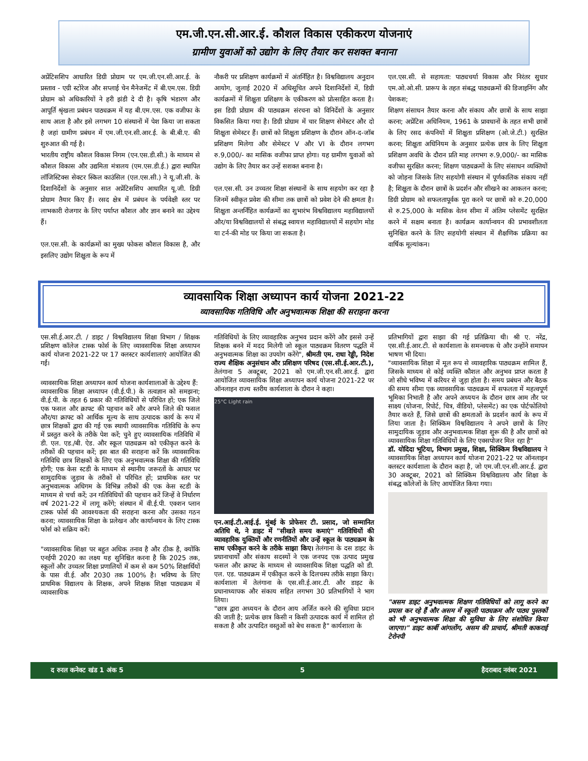एम.जी.एन.सी.आर.ई. कौशल विकास एकीकरण योजनाएं
ग्रामीण युवाओं को उद्योग के लिए तैयार कर सशक्त बनाना
अप्रेंटिसशिप आधारित डिग्री प्रोग्राम पर एम.जी.एन.सी.आर.ई. के प्रस्ताव - एग्री स्टोरेज और सप्लाई चेन मैनेजमेंट में बी.एम.एस. डिग्री प्रोग्राम को अधिकारियों ने हरी झंडी दे दी है। कृषि भंडारण और आपूर्ति श्रृंखला प्रबंधन पाठ्यक्रम में यह बी.एम.एस. एक वजीफा के साथ आता है और इसे लगभग 10 संस्थानों में पेश किया जा सकता है जहां ग्रामीण प्रबंधन में एम.जी.एन.सी.आर.ई. के बी.बी.ए. की शुरुआत की गई है।
भारतीय राष्ट्रीय कौशल विकास निगम (एन.एस.डी.सी.) के माध्यम से कौशल विकास और उद्यमिता मंत्रालय (एम.एस.डी.ई.) द्वारा स्थापित लॉजिस्टिक्स सेक्टर स्किल काउंसिल (एल.एस.सी.) ने यू.जी.सी. के दिशानिर्देशों के अनुसार सात अप्रेंटिसशिप आधारित यू.जी. डिग्री प्रोग्राम तैयार किए हैं। रसद क्षेत्र में प्रबंधन के पर्यवेक्षी स्तर पर लाभकारी रोजगार के लिए पर्याप्त कौशल और ज्ञान बनाने का उद्देश्य हैं।
एल.एस.सी. के कार्यक्रमों का मुख्य फोकस कौशल विकास है, और इसलिए उद्योग शिक्षुता के रूप में
नौकरी पर प्रशिक्षण कार्यक्रमों में अंतर्निहित है। विश्वविद्यालय अनुदान आयोग, जुलाई 2020 में अधिसूचित अपने दिशानिर्देशों में, डिग्री कार्यक्रमों में शिक्षुता प्रशिक्षण के एकीकरण को प्रोत्साहित करता है। इस डिग्री प्रोग्राम की पाठ्यक्रम संरचना को विनिर्देशों के अनुसार विकसित किया गया है। डिग्री प्रोग्राम में चार शिक्षण सेमेस्टर और दो शिक्षुता सेमेस्टर हैं। छात्रों को शिक्षुता प्रशिक्षण के दौरान ऑन-द-जॉब प्रशिक्षण मिलेगा और सेमेस्टर V और VI के दौरान लगभग रु.9,000/- का मासिक वजीफा प्राप्त होगा। यह ग्रामीण युवाओं को उद्योग के लिए तैयार कर उन्हें सशक्त बनाना है।
एल.एस.सी. उन उच्चतर शिक्षा संस्थानों के साथ सहयोग कर रहा है जिनमें स्वीकृत प्रवेश की सीमा तक छात्रों को प्रवेश देने की क्षमता है। शिक्षुता अन्तर्निहित कार्यक्रमों का शुभारंभ विश्वविद्यालय महाविद्यालयों और/या विश्वविद्यालयों से संबद्ध स्वायत्त महाविद्यालयों में सहयोग मोड या टर्न-की मोड पर किया जा सकता है।
एल.एस.सी. से सहायता: पाठ्यचर्या विकास और निरंतर सुधार एम.ओ.ओ.सी. प्रारूप के तहत संबद्ध पाठ्यक्रमों की डिजाइनिंग और पेशकश;
शिक्षण संसाधन तैयार करना और संकाय और छात्रों के साथ साझा करना; अप्रेंटिस अधिनियम, 1961 के प्रावधानों के तहत सभी छात्रों के लिए रसद कंपनियों में शिक्षुता प्रशिक्षण (ओ.जे.टी.) सुरक्षित करना; शिक्षुता अधिनियम के अनुसार प्रत्येक छात्र के लिए शिक्षुता प्रशिक्षण अवधि के दौरान प्रति माह लगभग रु.9,000/- का मासिक वजीफा सुरक्षित करना; शिक्षण पाठ्यक्रमों के लिए संसाधन व्यक्तियों को जोड़ना जिसके लिए सहयोगी संस्थान में पूर्णकालिक संकाय नहीं है; शिक्षुता के दौरान छात्रों के प्रदर्शन और सीखने का आकलन करना; डिग्री प्रोग्राम को सफलतापूर्वक पूरा करने पर छात्रों को रु.20,000 से रु.25,000 के मासिक वेतन सीमा में अंतिम प्लेसमेंट सुरक्षित करने में सक्षम बनाता है। कार्यक्रम कार्यान्वयन की प्रभावशीलता सुनिश्चित करने के लिए सहयोगी संस्थान में शैक्षणिक प्रक्रिया का वार्षिक मूल्यांकन।
व्यावसायिक शिक्षा अध्यापन कार्य योजना 2021-22
व्यावसायिक गतिविधि और अनुभवात्मक शिक्षा की सराहना करना
एस.सी.ई.आर.टी. / डाइट / विश्वविद्यालय शिक्षा विभाग / शिक्षक प्रशिक्षण कॉलेज टास्क फोर्स के लिए व्यावसायिक शिक्षा अध्यापन कार्य योजना 2021-22 पर 17 क्लस्टर कार्यशालाएं आयोजित की गईं।
व्यावसायिक शिक्षा अध्यापन कार्य योजना कार्यशालाओं के उद्देश्य हैं:
व्यावसायिक शिक्षा अध्यापन (वी.ई.पी.) के तत्वज्ञान को समझना; वी.ई.पी. के तहत 6 प्रकार की गतिविधियों से परिचित हों; एक जिले एक फसल और क्राफ्ट की पहचान करें और अपने जिले की फसल और/या क्राफ्ट को आर्थिक मूल्य के साथ उत्पादक कार्य के रूप में छात्र शिक्षकों द्वारा की गई एक स्थायी व्यावसायिक गतिविधि के रूप में प्रस्तुत करने के तरीके पेश करें; चुने हुए व्यावसायिक गतिविधि में डी. एल. एड./बी. ऐड. और स्कूल पाठ्यक्रम को एकीकृत करने के तरीकों की पहचान करें; इस बात की सराहना करें कि व्यावसायिक गतिविधि छात्र शिक्षकों के लिए एक अनुभवात्मक शिक्षा की गतिविधि होगी; एक केस स्टडी के माध्यम से स्थानीय जरूरतों के आधार पर सामुदायिक जुड़ाव के तरीकों से परिचित हों; प्राथमिक स्तर पर अनुभवात्मक अधिगम के विभिन्न तरीकों की एक केस स्टडी के माध्यम से चर्चा करें; उन गतिविधियों की पहचान करें जिन्हें वे निर्धारण वर्ष 2021-22 में लागू करेंगे; संस्थान में वी.ई.पी. एक्शन प्लान टास्क फोर्स की आवश्यकता की सराहना करना और उसका गठन करना; व्यावसायिक शिक्षा के प्रलेखन और कार्यान्वयन के लिए टास्क फोर्स को सक्रिय करें।
"व्यावसायिक शिक्षा पर बहुत अधिक तनाव है और ठीक है, क्योंकि एनईपी 2020 का लक्ष्य यह सुनिश्चित करना है कि 2025 तक, स्कूलों और उच्चतर शिक्षा प्रणालियों में कम से कम 50% शिक्षार्थियों के पास वी.ई. और 2030 तक 100% है। भविष्य के लिए प्राथमिक विद्यालय के शिक्षक, अपने शिक्षक शिक्षा पाठ्यक्रम में व्यावसायिक
गतिविधियों के लिए व्यावहारिक अनुभव प्रदान करेंगे और इससे उन्हें शिक्षक बनने में मदद मिलेगी जो स्कूल पाठ्यक्रम वितरण पद्धति में अनुभवात्मक शिक्षा का उपयोग करेंगे", श्रीमती एम. राधा रेड्डी, निदेश राज्य शैक्षिक अनुसंधान और प्रशिक्षण परिषद (एस.सी.ई.आर.टी.), तेलंगाना 5 अक्टूबर, 2021 को एम.जी.एन.सी.आर.ई. द्वारा आयोजित व्यावसायिक शिक्षा अध्यापन कार्य योजना 2021-22 पर ऑनलाइन राज्य स्तरीय कार्यशाला के दौरान ने कहा।
25°C Light rain
एन.आई.टी.आई.ई. मुंबई के प्रोफेसर टी. प्रसाद, जो सम्मानित अतिथि थे, ने डाइट में "सीखते समय कमाएं" गतिविधियों की व्यावहारिक युक्तियों और रणनीतियों और उन्हें स्कूल के पाठ्यक्रम के साथ एकीकृत करने के तरीके साझा किए। तेलंगाना के दस डाइट के प्रधानाचार्यों और संकाय सदस्यों ने एक जनपद एक उत्पाद प्रमुख फसल और क्राफ्ट के माध्यम से व्यावसायिक शिक्षा पद्धति को डी. एल. एड. पाठ्यक्रम में एकीकृत करने के दिलचस्प तरीके साझा किए। कार्यशाला में तेलंगाना के एस.सी.ई.आर.टी. और डाइट के प्रधानाध्यापक और संकाय सहित लगभग 30 प्रतिभागियों ने भाग लिया।
"छात्र द्वारा अध्ययन के दौरान आय अर्जित करने की सुविधा प्रदान की जाती है; प्रत्येक छात्र किसी न किसी उत्पादक कार्य में शामिल हो सकता है और उत्पादित वस्तुओं को बेच सकता है" कार्यशाला के
प्रतिभागियों द्वारा साझा की गई प्रतिक्रिया थी। श्री ए. नरेंद्र, एस.सी.ई.आर.टी. से कार्यशाला के समन्वयक थे और उन्होंने समापन भाषण भी दिया।
"व्यावसायिक शिक्षा में मूल रूप से व्यावहारिक पाठ्यक्रम शामिल हैं, जिसके माध्यम से कोई व्यक्ति कौशल और अनुभव प्राप्त करता है जो सीधे भविष्य में करियर से जुड़ा होता है। समय प्रबंधन और बैठक की समय सीमा एक व्यावसायिक पाठ्यक्रम में सफलता में महत्वपूर्ण भूमिका निभाती है और अपने अध्ययन के दौरान छात्र आम तौर पर साक्ष्य (योजना, रिपोर्ट, चित्र, वीडियो, प्लेसमेंट) का एक पोर्टफोलियो तैयार करते हैं, जिसे छात्रों की क्षमताओं के प्रदर्शन कार्य के रूप में लिया जाता है। सिक्किम विश्वविद्यालय ने अपने छात्रों के लिए सामुदायिक जुड़ाव और अनुभवात्मक शिक्षा शुरू की है और छात्रों को व्यावसायिक शिक्षा गतिविधियों के लिए एक्सपोजर मिल रहा है"
डॉ. योदिदा भूटिया, विभाग प्रमुख, शिक्षा, सिक्किम विश्वविद्यालय ने व्यावसायिक शिक्षा अध्यापन कार्य योजना 2021-22 पर ऑनलाइन क्लस्टर कार्यशाला के दौरान कहा है, जो एम.जी.एन.सी.आर.ई. द्वारा 30 अक्टूबर, 2021 को सिक्किम विश्वविद्यालय और शिक्षा के संबद्ध कॉलेजों के लिए आयोजित किया गया।
"असम डाइट अनुभवात्मक शिक्षण गतिविधियों को लागू करने का प्रयास कर रहे हैं और असम में स्कूली पाठ्यक्रम और पाठ्य पुस्तकों को भी अनुभवात्मक शिक्षा की सुविधा के लिए संशोधित किया जाएगा।" डाइट कार्बी आंगलोंग, असम की प्राचार्य, श्रीमती काकराई टेरोनपी
द रुरल कनेक्ट खंड 1 अंक 5 5 हैदराबाद नवंबर 2021